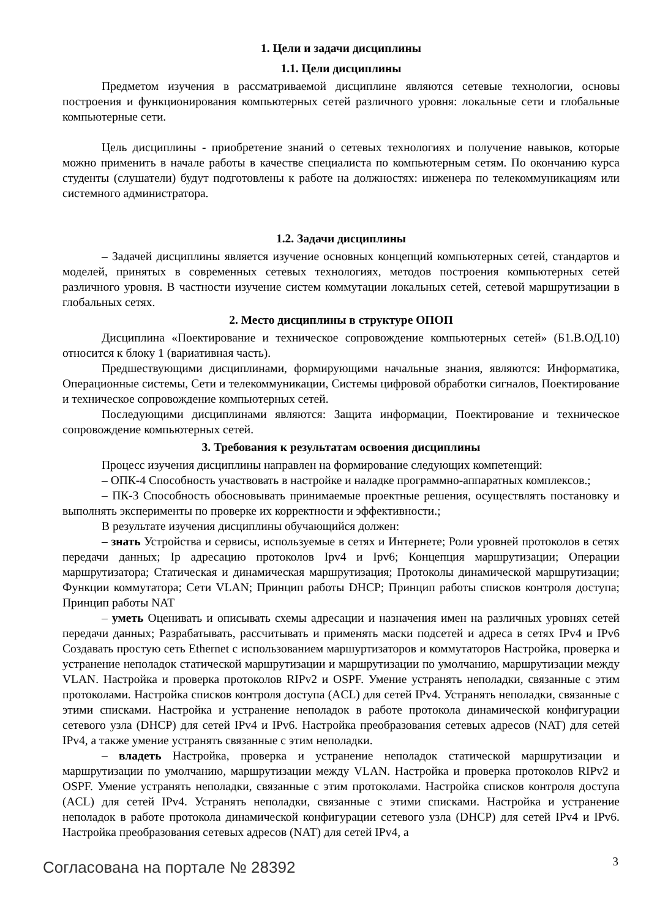1. Цели и задачи дисциплины
1.1. Цели дисциплины
Предметом изучения в рассматриваемой дисциплине являются сетевые технологии, основы построения и функционирования компьютерных сетей различного уровня: локальные сети и глобальные компьютерные сети.
Цель дисциплины - приобретение знаний о сетевых технологиях и получение навыков, которые можно применить в начале работы в качестве специалиста по компьютерным сетям. По окончанию курса студенты (слушатели) будут подготовлены к работе на должностях: инженера по телекоммуникациям или системного администратора.
1.2. Задачи дисциплины
– Задачей дисциплины является изучение основных концепций компьютерных сетей, стандартов и моделей, принятых в современных сетевых технологиях, методов построения компьютерных сетей различного уровня. В частности изучение систем коммутации локальных сетей, сетевой маршрутизации в глобальных сетях.
2. Место дисциплины в структуре ОПОП
Дисциплина «Поектирование и техническое сопровождение компьютерных сетей» (Б1.В.ОД.10) относится к блоку 1 (вариативная часть).
Предшествующими дисциплинами, формирующими начальные знания, являются: Информатика, Операционные системы, Сети и телекоммуникации, Системы цифровой обработки сигналов, Поектирование и техническое сопровождение компьютерных сетей.
Последующими дисциплинами являются: Защита информации, Поектирование и техническое сопровождение компьютерных сетей.
3. Требования к результатам освоения дисциплины
Процесс изучения дисциплины направлен на формирование следующих компетенций:
– ОПК-4 Способность участвовать в настройке и наладке программно-аппаратных комплексов.;
– ПК-3 Способность обосновывать принимаемые проектные решения, осуществлять постановку и выполнять эксперименты по проверке их корректности и эффективности.;
В результате изучения дисциплины обучающийся должен:
– знать Устройства и сервисы, используемые в сетях и Интернете; Роли уровней протоколов в сетях передачи данных; Ip адресацию протоколов Ipv4 и Ipv6; Концепция маршрутизации; Операции маршрутизатора; Статическая и динамическая маршрутизация; Протоколы динамической маршрутизации; Функции коммутатора; Сети VLAN; Принцип работы DHCP; Принцип работы списков контроля доступа; Принцип работы NAT
– уметь Оценивать и описывать схемы адресации и назначения имен на различных уровнях сетей передачи данных; Разрабатывать, рассчитывать и применять маски подсетей и адреса в сетях IPv4 и IPv6 Создавать простую сеть Ethernet с использованием маршуртизаторов и коммутаторов Настройка, проверка и устранение неполадок статической маршрутизации и маршрутизации по умолчанию, маршрутизации между VLAN. Настройка и проверка протоколов RIPv2 и OSPF. Умение устранять неполадки, связанные с этим протоколами. Настройка списков контроля доступа (ACL) для сетей IPv4. Устранять неполадки, связанные с этими списками. Настройка и устранение неполадок в работе протокола динамической конфигурации сетевого узла (DHCP) для сетей IPv4 и IPv6. Настройка преобразования сетевых адресов (NAT) для сетей IPv4, а также умение устранять связанные с этим неполадки.
– владеть Настройка, проверка и устранение неполадок статической маршрутизации и маршрутизации по умолчанию, маршрутизации между VLAN. Настройка и проверка протоколов RIPv2 и OSPF. Умение устранять неполадки, связанные с этим протоколами. Настройка списков контроля доступа (ACL) для сетей IPv4. Устранять неполадки, связанные с этими списками. Настройка и устранение неполадок в работе протокола динамической конфигурации сетевого узла (DHCP) для сетей IPv4 и IPv6. Настройка преобразования сетевых адресов (NAT) для сетей IPv4, а
Согласована на портале № 28392 3